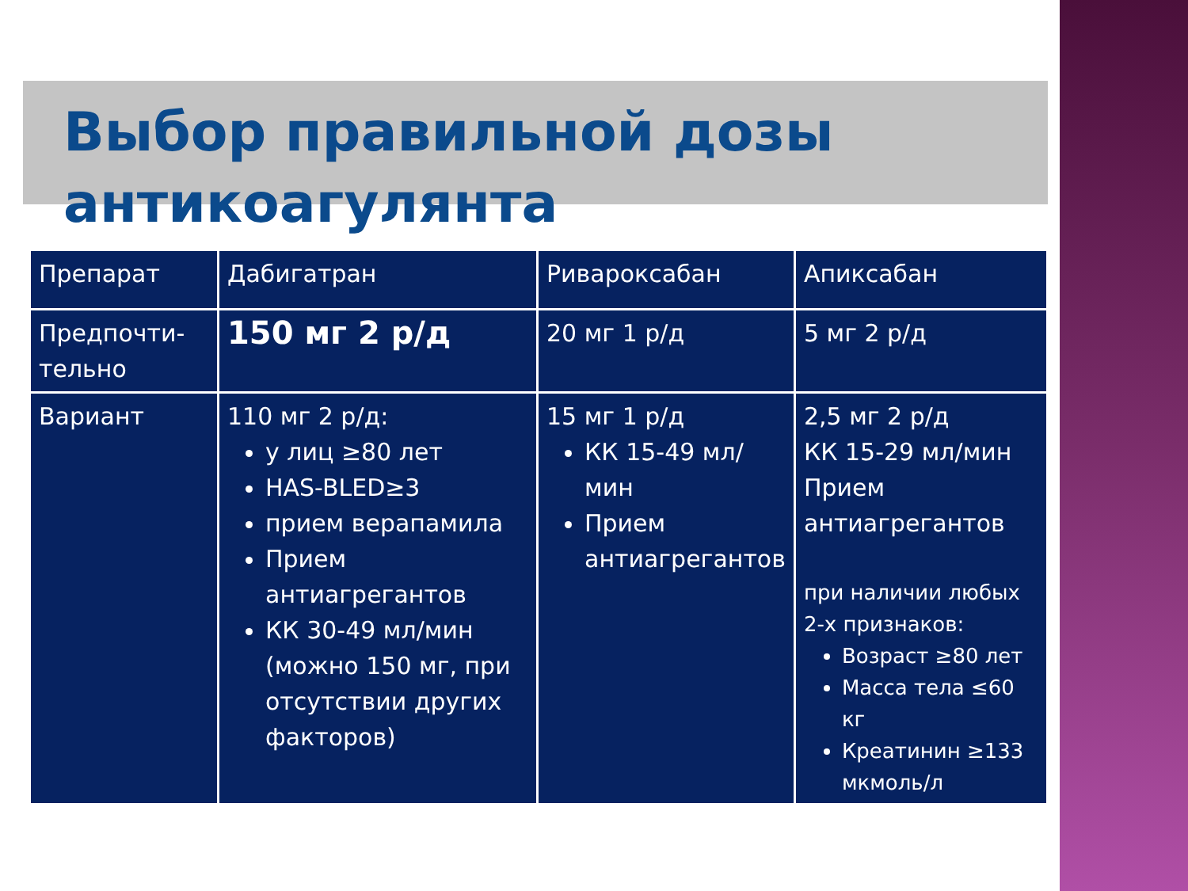Выбор правильной дозы антикоагулянта
| Препарат | Дабигатран | Ривароксабан | Апиксабан |
| Предпочти- тельно | 150 мг 2 р/д | 20 мг 1 р/д | 5 мг 2 р/д |
| Вариант | 110 мг 2 р/д: у лиц ≥80 лет HAS-BLED≥3 прием верапамила Прием антиагрегантов КК 30-49 мл/мин (можно 150 мг, при отсутствии других факторов) | 15 мг 1 р/д КК 15-49 мл/мин Прием антиагрегантов | 2,5 мг 2 р/д КК 15-29 мл/мин Прием антиагрегантов при наличии любых 2-х признаков: Возраст ≥80 лет Масса тела ≤60 кг Креатинин ≥133 мкмоль/л |